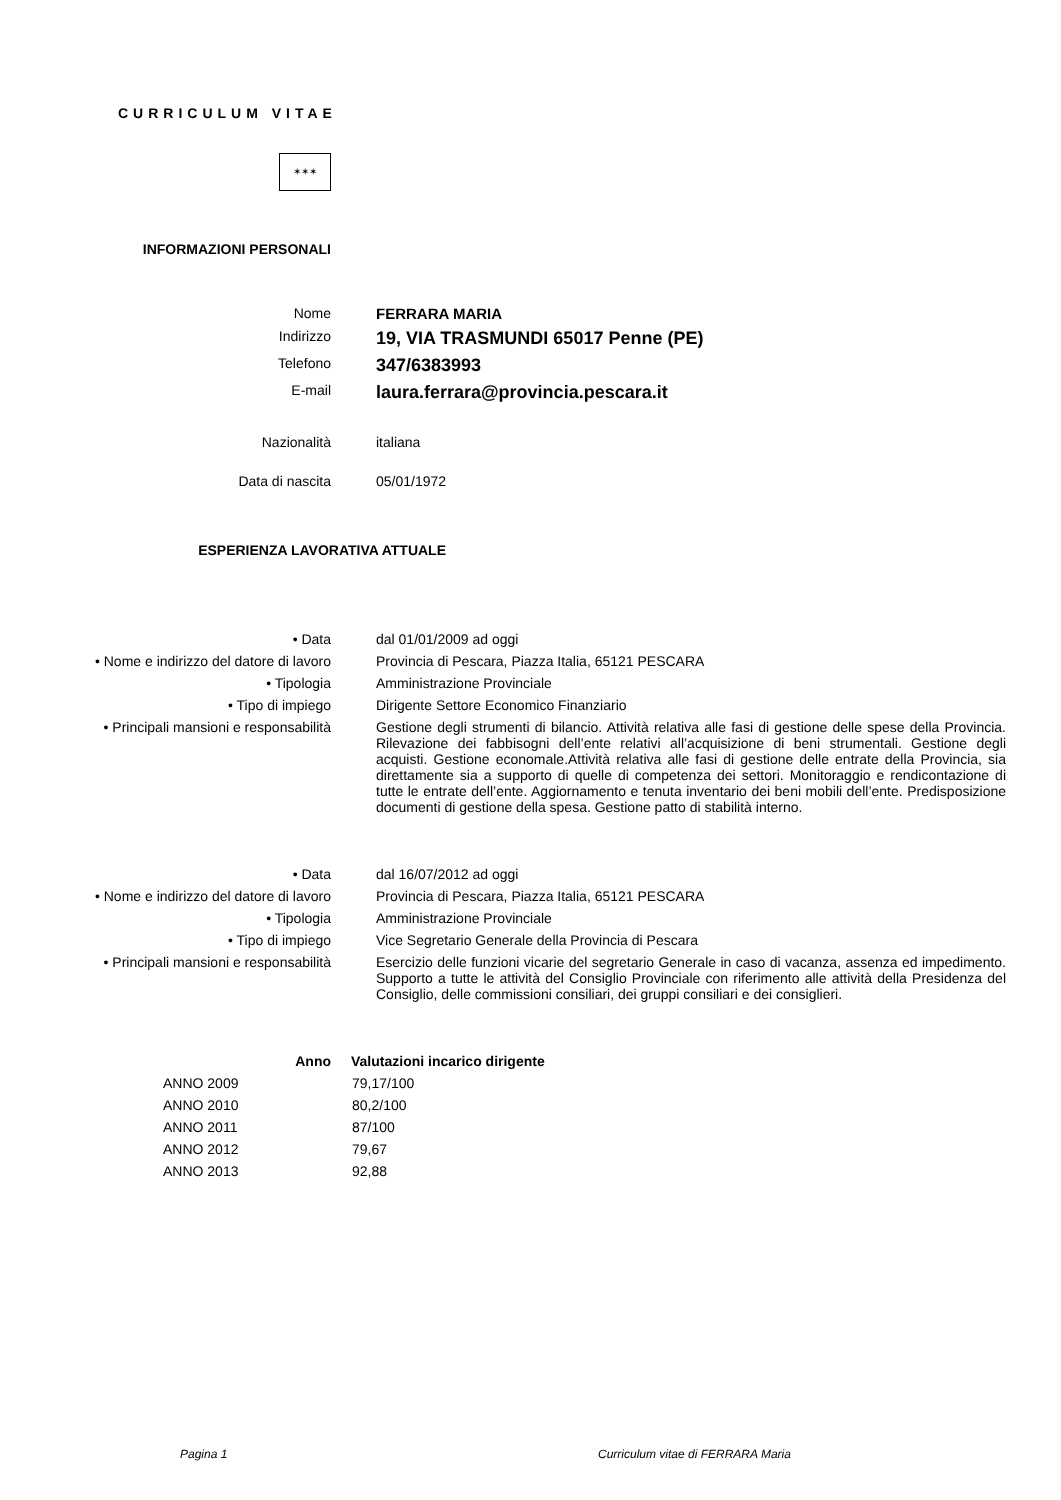CURRICULUM VITAE
✶✶✶
INFORMAZIONI PERSONALI
| Nome | FERRARA MARIA |
| Indirizzo | 19, VIA TRASMUNDI 65017 Penne (PE) |
| Telefono | 347/6383993 |
| E-mail | laura.ferrara@provincia.pescara.it |
| Nazionalità | italiana |
| Data di nascita | 05/01/1972 |
ESPERIENZA LAVORATIVA ATTUALE
| • Data | dal 01/01/2009 ad oggi |
| • Nome e indirizzo del datore di lavoro | Provincia di Pescara, Piazza Italia, 65121 PESCARA |
| • Tipologia | Amministrazione Provinciale |
| • Tipo di impiego | Dirigente Settore Economico Finanziario |
| • Principali mansioni e responsabilità | Gestione degli strumenti di bilancio. Attività relativa alle fasi di gestione delle spese della Provincia. Rilevazione dei fabbisogni dell’ente relativi all’acquisizione di beni strumentali. Gestione degli acquisti. Gestione economale.Attività relativa alle fasi di gestione delle entrate della Provincia, sia direttamente sia a supporto di quelle di competenza dei settori. Monitoraggio e rendicontazione di tutte le entrate dell’ente. Aggiornamento e tenuta inventario dei beni mobili dell’ente. Predisposizione documenti di gestione della spesa. Gestione patto di stabilità interno. |
| • Data | dal 16/07/2012 ad oggi |
| • Nome e indirizzo del datore di lavoro | Provincia di Pescara, Piazza Italia, 65121 PESCARA |
| • Tipologia | Amministrazione Provinciale |
| • Tipo di impiego | Vice Segretario Generale della Provincia di Pescara |
| • Principali mansioni e responsabilità | Esercizio delle funzioni vicarie del segretario Generale in caso di vacanza, assenza ed impedimento. Supporto a tutte le attività del Consiglio Provinciale con riferimento alle attività della Presidenza del Consiglio, delle commissioni consiliari, dei gruppi consiliari e dei consiglieri. |
| Anno | Valutazioni incarico dirigente |
| --- | --- |
| ANNO 2009 | 79,17/100 |
| ANNO 2010 | 80,2/100 |
| ANNO 2011 | 87/100 |
| ANNO 2012 | 79,67 |
| ANNO 2013 | 92,88 |
Pagina 1
Curriculum vitae di FERRARA Maria